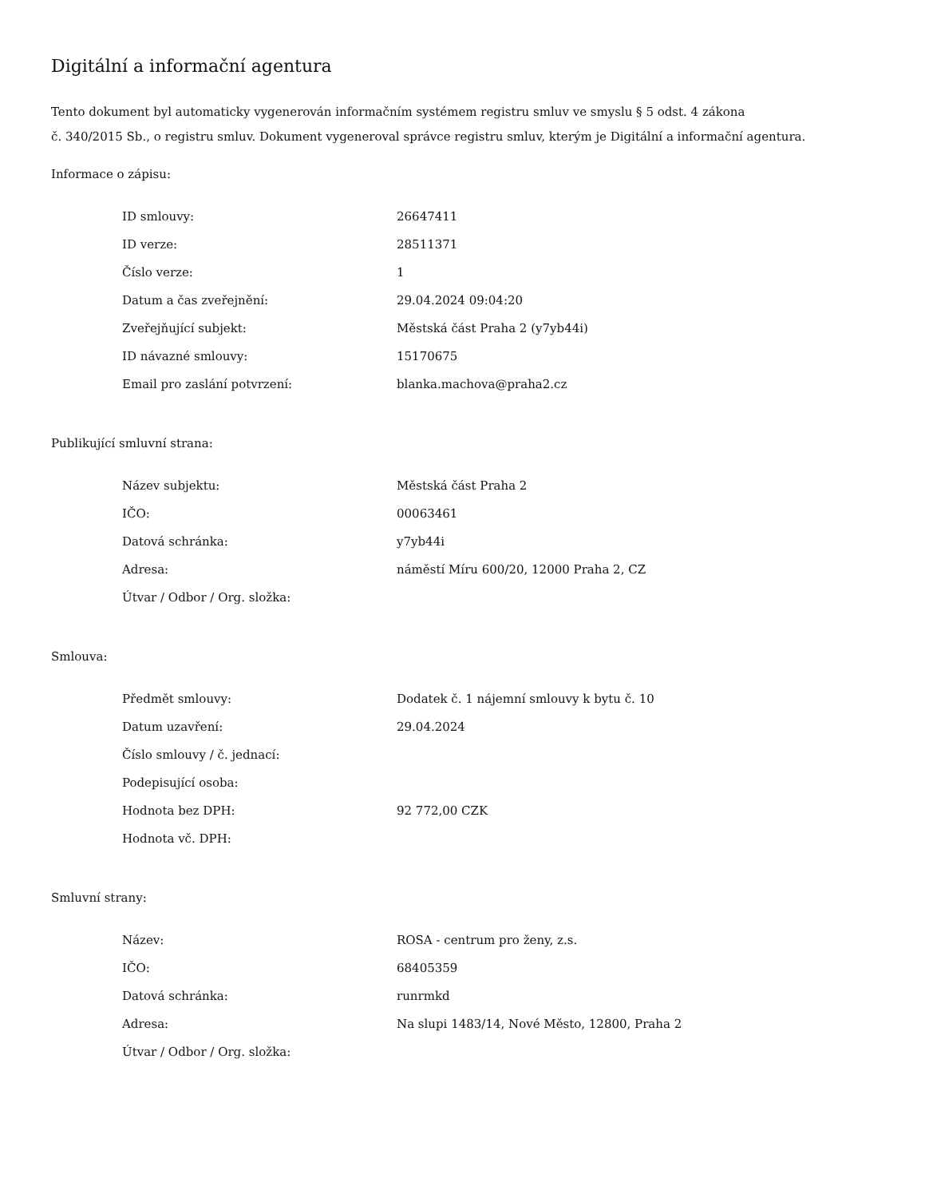Digitální a informační agentura
Tento dokument byl automaticky vygenerován informačním systémem registru smluv ve smyslu § 5 odst. 4 zákona
č. 340/2015 Sb., o registru smluv. Dokument vygeneroval správce registru smluv, kterým je Digitální a informační agentura.
Informace o zápisu:
| ID smlouvy: | 26647411 |
| ID verze: | 28511371 |
| Číslo verze: | 1 |
| Datum a čas zveřejnění: | 29.04.2024 09:04:20 |
| Zveřejňující subjekt: | Městská část Praha 2 (y7yb44i) |
| ID návazné smlouvy: | 15170675 |
| Email pro zaslání potvrzení: | blanka.machova@praha2.cz |
Publikující smluvní strana:
| Název subjektu: | Městská část Praha 2 |
| IČO: | 00063461 |
| Datová schránka: | y7yb44i |
| Adresa: | náměstí Míru 600/20, 12000 Praha 2, CZ |
| Útvar / Odbor / Org. složka: | |
Smlouva:
| Předmět smlouvy: | Dodatek č. 1 nájemní smlouvy k bytu č. 10 |
| Datum uzavření: | 29.04.2024 |
| Číslo smlouvy / č. jednací: | |
| Podepisující osoba: | |
| Hodnota bez DPH: | 92 772,00 CZK |
| Hodnota vč. DPH: | |
Smluvní strany:
| Název: | ROSA - centrum pro ženy, z.s. |
| IČO: | 68405359 |
| Datová schránka: | runrmkd |
| Adresa: | Na slupi 1483/14, Nové Město, 12800, Praha 2 |
| Útvar / Odbor / Org. složka: | |